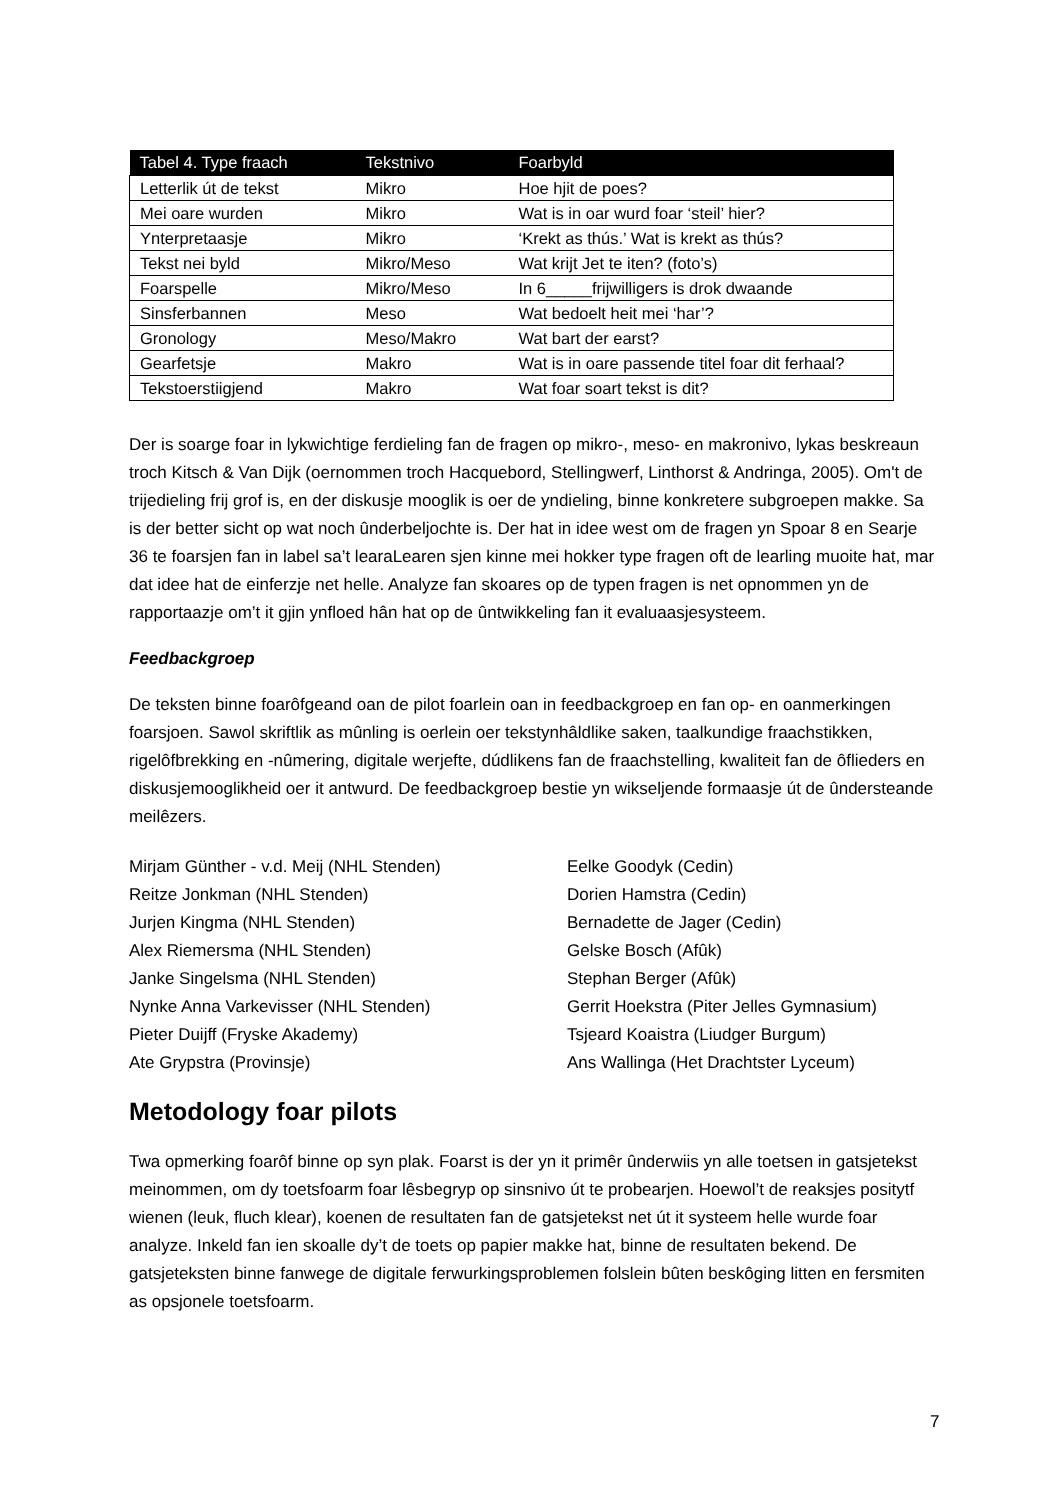| Tabel 4. Type fraach | Tekstnivo | Foarbyld |
| --- | --- | --- |
| Letterlik út de tekst | Mikro | Hoe hjit de poes? |
| Mei oare wurden | Mikro | Wat is in oar wurd foar ‘steil’ hier? |
| Ynterpretaasje | Mikro | ‘Krekt as thús.’ Wat is krekt as thús? |
| Tekst nei byld | Mikro/Meso | Wat krijt Jet te iten? (foto’s) |
| Foarspelle | Mikro/Meso | In 6_____frijwilligers is drok dwaande |
| Sinsferbannen | Meso | Wat bedoelt heit mei ‘har’? |
| Gronology | Meso/Makro | Wat bart der earst? |
| Gearfetsje | Makro | Wat is in oare passende titel foar dit ferhaal? |
| Tekstoerstiigjend | Makro | Wat foar soart tekst is dit? |
Der is soarge foar in lykwichtige ferdieling fan de fragen op mikro-, meso- en makronivo, lykas beskreaun troch Kitsch & Van Dijk (oernommen troch Hacquebord, Stellingwerf, Linthorst & Andringa, 2005). Om't de trijedieling frij grof is, en der diskusje mooglik is oer de yndieling, binne konkretere subgroepen makke. Sa is der better sicht op wat noch ûnderbeljochte is. Der hat in idee west om de fragen yn Spoar 8 en Searje 36 te foarsjen fan in label sa’t learaLearen sjen kinne mei hokker type fragen oft de learling muoite hat, mar dat idee hat de einferzje net helle. Analyze fan skoares op de typen fragen is net opnommen yn de rapportaazje om’t it gjin ynfloed hân hat op de ûntwikkeling fan it evaluaasjesysteem.
Feedbackgroep
De teksten binne foarôfgeand oan de pilot foarlein oan in feedbackgroep en fan op- en oanmerkingen foarsjoen. Sawol skriftlik as mûnling is oerlein oer tekstynhâldlike saken, taalkundige fraachstikken, rigelôfbrekking en -nûmering, digitale werjefte, dúdlikens fan de fraachstelling, kwaliteit fan de ôflieders en diskusjemooglikheid oer it antwurd. De feedbackgroep bestie yn wikseljende formaasje út de ûndersteande meilêzers.
Mirjam Günther - v.d. Meij (NHL Stenden)
Reitze Jonkman (NHL Stenden)
Jurjen Kingma (NHL Stenden)
Alex Riemersma (NHL Stenden)
Janke Singelsma (NHL Stenden)
Nynke Anna Varkevisser (NHL Stenden)
Pieter Duijff (Fryske Akademy)
Ate Grypstra (Provinsje)
Eelke Goodyk (Cedin)
Dorien Hamstra (Cedin)
Bernadette de Jager (Cedin)
Gelske Bosch (Afûk)
Stephan Berger (Afûk)
Gerrit Hoekstra (Piter Jelles Gymnasium)
Tsjeard Koaistra (Liudger Burgum)
Ans Wallinga (Het Drachtster Lyceum)
Metodology foar pilots
Twa opmerking foarôf binne op syn plak. Foarst is der yn it primêr ûnderwiis yn alle toetsen in gatsjetekst meinommen, om dy toetsfoarm foar lêsbegryp op sinsnivo út te probearjen. Hoewol’t de reaksjes positytf wienen (leuk, fluch klear), koenen de resultaten fan de gatsjetekst net út it systeem helle wurde foar analyze. Inkeld fan ien skoalle dy’t de toets op papier makke hat, binne de resultaten bekend. De gatsjeteksten binne fanwege de digitale ferwurkingsproblemen folslein bûten beskôging litten en fersmiten as opsjonele toetsfoarm.
7